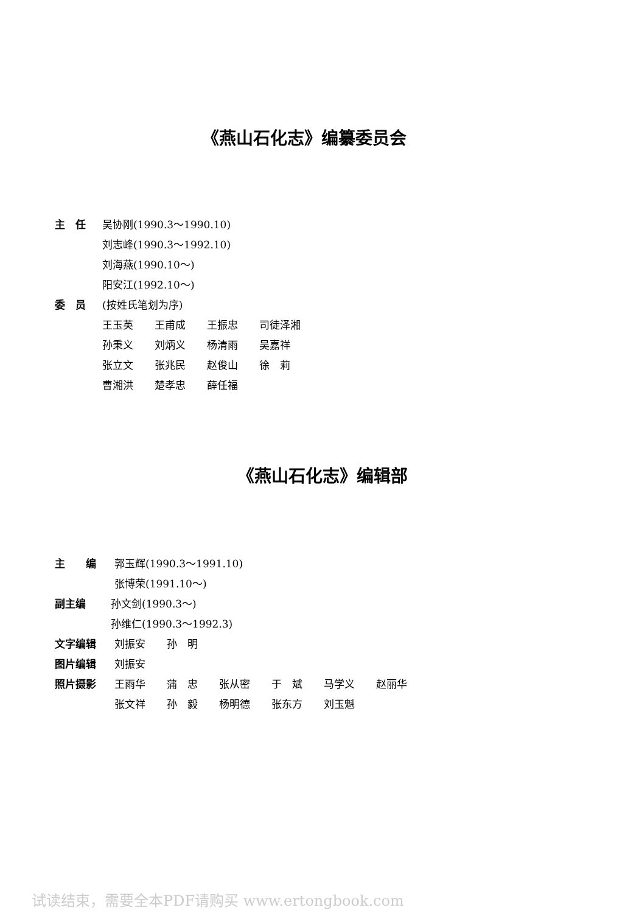《燕山石化志》编纂委员会
主　任 吴协刚(1990.3～1990.10)
刘志峰(1990.3～1992.10)
刘海燕(1990.10～)
阳安江(1992.10～)
委　员 (按姓氏笔划为序)
王玉英 王甫成 王振忠 司徒泽湘
孙秉义 刘炳义 杨清雨 吴嘉祥
张立文 张兆民 赵俊山 徐　莉
曹湘洪 楚孝忠 薛任福
《燕山石化志》编辑部
主　　编 郭玉辉(1990.3～1991.10)
张博荣(1991.10～)
副主编 孙文剑(1990.3～)
孙维仁(1990.3～1992.3)
文字编辑 刘振安 孙　明
图片编辑 刘振安
照片摄影 王雨华 蒲　忠 张从密 于　斌 马学义 赵丽华
张文祥 孙　毅 杨明德 张东方 刘玉魁
试读结束，需要全本PDF请购买 www.ertongbook.com